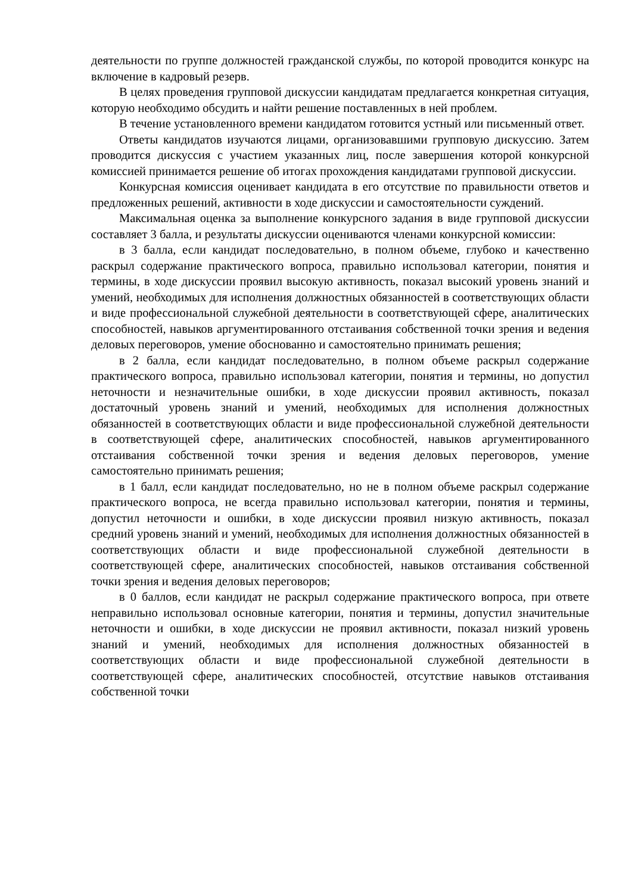деятельности по группе должностей гражданской службы, по которой проводится конкурс на включение в кадровый резерв.
В целях проведения групповой дискуссии кандидатам предлагается конкретная ситуация, которую необходимо обсудить и найти решение поставленных в ней проблем.
В течение установленного времени кандидатом готовится устный или письменный ответ.
Ответы кандидатов изучаются лицами, организовавшими групповую дискуссию. Затем проводится дискуссия с участием указанных лиц, после завершения которой конкурсной комиссией принимается решение об итогах прохождения кандидатами групповой дискуссии.
Конкурсная комиссия оценивает кандидата в его отсутствие по правильности ответов и предложенных решений, активности в ходе дискуссии и самостоятельности суждений.
Максимальная оценка за выполнение конкурсного задания в виде групповой дискуссии составляет 3 балла, и результаты дискуссии оцениваются членами конкурсной комиссии:
в 3 балла, если кандидат последовательно, в полном объеме, глубоко и качественно раскрыл содержание практического вопроса, правильно использовал категории, понятия и термины, в ходе дискуссии проявил высокую активность, показал высокий уровень знаний и умений, необходимых для исполнения должностных обязанностей в соответствующих области и виде профессиональной служебной деятельности в соответствующей сфере, аналитических способностей, навыков аргументированного отстаивания собственной точки зрения и ведения деловых переговоров, умение обоснованно и самостоятельно принимать решения;
в 2 балла, если кандидат последовательно, в полном объеме раскрыл содержание практического вопроса, правильно использовал категории, понятия и термины, но допустил неточности и незначительные ошибки, в ходе дискуссии проявил активность, показал достаточный уровень знаний и умений, необходимых для исполнения должностных обязанностей в соответствующих области и виде профессиональной служебной деятельности в соответствующей сфере, аналитических способностей, навыков аргументированного отстаивания собственной точки зрения и ведения деловых переговоров, умение самостоятельно принимать решения;
в 1 балл, если кандидат последовательно, но не в полном объеме раскрыл содержание практического вопроса, не всегда правильно использовал категории, понятия и термины, допустил неточности и ошибки, в ходе дискуссии проявил низкую активность, показал средний уровень знаний и умений, необходимых для исполнения должностных обязанностей в соответствующих области и виде профессиональной служебной деятельности в соответствующей сфере, аналитических способностей, навыков отстаивания собственной точки зрения и ведения деловых переговоров;
в 0 баллов, если кандидат не раскрыл содержание практического вопроса, при ответе неправильно использовал основные категории, понятия и термины, допустил значительные неточности и ошибки, в ходе дискуссии не проявил активности, показал низкий уровень знаний и умений, необходимых для исполнения должностных обязанностей в соответствующих области и виде профессиональной служебной деятельности в соответствующей сфере, аналитических способностей, отсутствие навыков отстаивания собственной точки